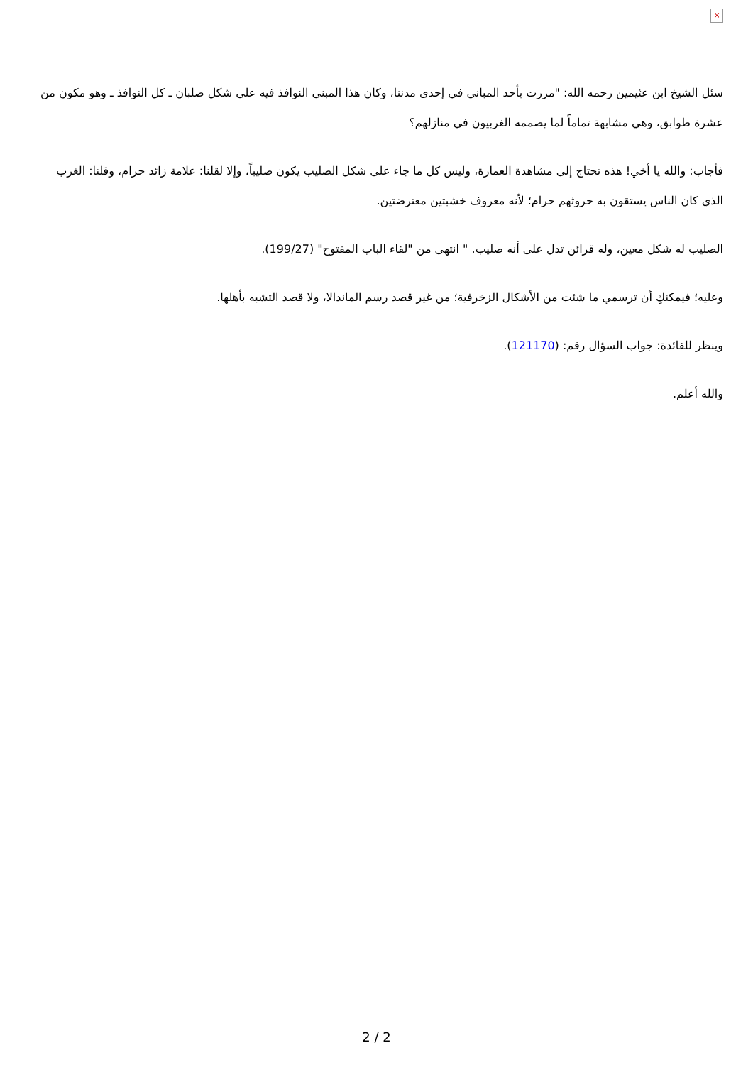×
سئل الشيخ ابن عثيمين رحمه الله: "مررت بأحد المباني في إحدى مدننا، وكان هذا المبنى النوافذ فيه على شكل صلبان ـ كل النوافذ ـ وهو مكون من عشرة طوابق، وهي مشابهة تماماً لما يصممه الغربيون في منازلهم؟
فأجاب: والله يا أخي! هذه تحتاج إلى مشاهدة العمارة، وليس كل ما جاء على شكل الصليب يكون صليباً، وإلا لقلنا: علامة زائد حرام، وقلنا: الغرب الذي كان الناس يستقون به حروثهم حرام؛ لأنه معروف خشبتين معترضتين.
الصليب له شكل معين، وله قرائن تدل على أنه صليب. " انتهى من "لقاء الباب المفتوح" (199/27).
وعليه؛ فيمكنكِ أن ترسمي ما شئت من الأشكال الزخرفية؛ من غير قصد رسم الماندالا، ولا قصد التشبه بأهلها.
وينظر للفائدة: جواب السؤال رقم: (121170).
والله أعلم.
2 / 2